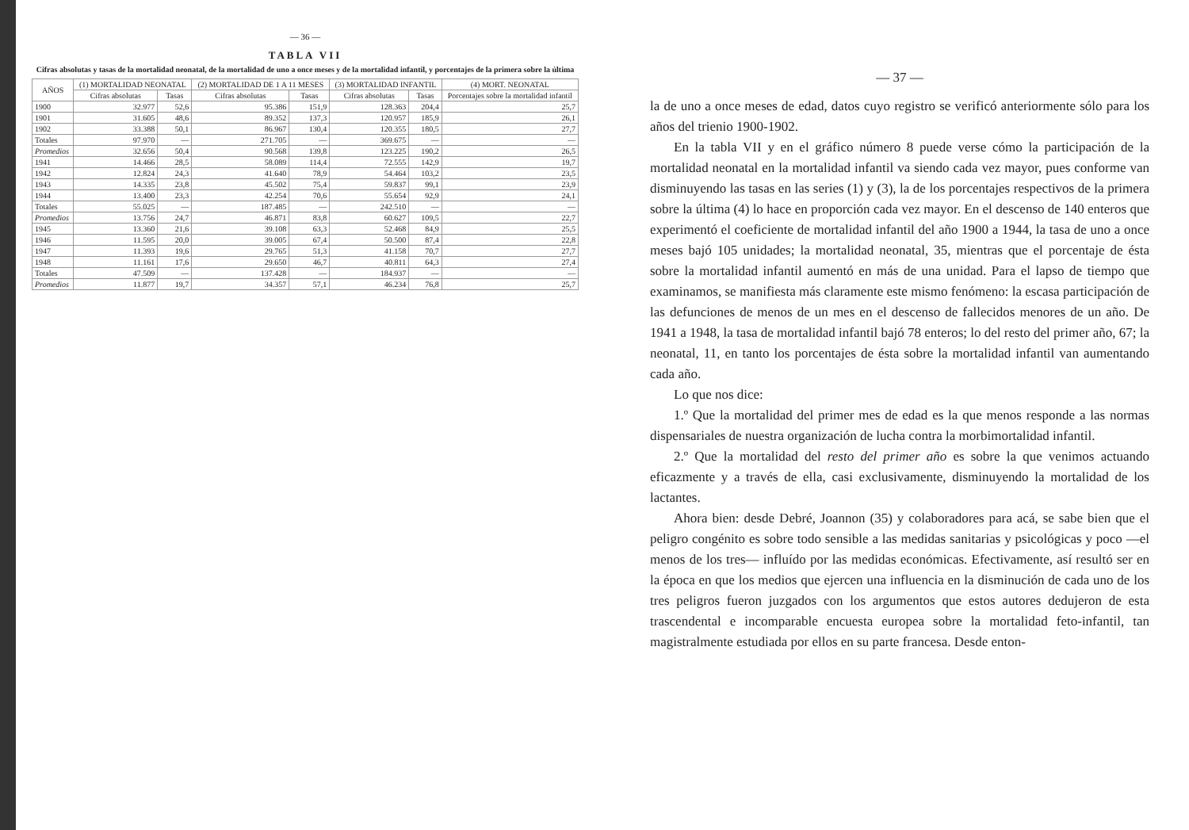— 36 —
TABLA VII
Cifras absolutas y tasas de la mortalidad neonatal, de la mortalidad de uno a once meses y de la mortalidad infantil, y porcentajes de la primera sobre la última
| AÑOS | (1) MORTALIDAD NEONATAL | | (2) MORTALIDAD DE 1 A 11 MESES | | (3) MORTALIDAD INFANTIL | | (4) MORT. NEONATAL |
| --- | --- | --- | --- | --- | --- | --- | --- |
| | Cifras absolutas | Tasas | Cifras absolutas | Tasas | Cifras absolutas | Tasas | Porcentajes sobre la mortalidad infantil |
| 1900 | 32.977 | 52,6 | 95.386 | 151,9 | 128.363 | 204,4 | 25,7 |
| 1901 | 31.605 | 48,6 | 89.352 | 137,3 | 120.957 | 185,9 | 26,1 |
| 1902 | 33.388 | 50,1 | 86.967 | 130,4 | 120.355 | 180,5 | 27,7 |
| Totales | 97.970 | — | 271.705 | — | 369.675 | — | — |
| Promedios | 32.656 | 50,4 | 90.568 | 139,8 | 123.225 | 190,2 | 26,5 |
| 1941 | 14.466 | 28,5 | 58.089 | 114,4 | 72.555 | 142,9 | 19,7 |
| 1942 | 12.824 | 24,3 | 41.640 | 78,9 | 54.464 | 103,2 | 23,5 |
| 1943 | 14.335 | 23,8 | 45.502 | 75,4 | 59.837 | 99,1 | 23,9 |
| 1944 | 13.400 | 23,3 | 42.254 | 70,6 | 55.654 | 92,9 | 24,1 |
| Totales | 55.025 | — | 187.485 | — | 242.510 | — | — |
| Promedios | 13.756 | 24,7 | 46.871 | 83,8 | 60.627 | 109,5 | 22,7 |
| 1945 | 13.360 | 21,6 | 39.108 | 63,3 | 52.468 | 84,9 | 25,5 |
| 1946 | 11.595 | 20,0 | 39.005 | 67,4 | 50.500 | 87,4 | 22,8 |
| 1947 | 11.393 | 19,6 | 29.765 | 51,3 | 41.158 | 70,7 | 27,7 |
| 1948 | 11.161 | 17,6 | 29.650 | 46,7 | 40.811 | 64,3 | 27,4 |
| Totales | 47.509 | — | 137.428 | — | 184.937 | — | — |
| Promedios | 11.877 | 19,7 | 34.357 | 57,1 | 46.234 | 76,8 | 25,7 |
— 37 —
la de uno a once meses de edad, datos cuyo registro se verificó anteriormente sólo para los años del trienio 1900-1902.
En la tabla VII y en el gráfico número 8 puede verse cómo la participación de la mortalidad neonatal en la mortalidad infantil va siendo cada vez mayor, pues conforme van disminuyendo las tasas en las series (1) y (3), la de los porcentajes respectivos de la primera sobre la última (4) lo hace en proporción cada vez mayor. En el descenso de 140 enteros que experimentó el coeficiente de mortalidad infantil del año 1900 a 1944, la tasa de uno a once meses bajó 105 unidades; la mortalidad neonatal, 35, mientras que el porcentaje de ésta sobre la mortalidad infantil aumentó en más de una unidad. Para el lapso de tiempo que examinamos, se manifiesta más claramente este mismo fenómeno: la escasa participación de las defunciones de menos de un mes en el descenso de fallecidos menores de un año. De 1941 a 1948, la tasa de mortalidad infantil bajó 78 enteros; lo del resto del primer año, 67; la neonatal, 11, en tanto los porcentajes de ésta sobre la mortalidad infantil van aumentando cada año.
Lo que nos dice:
1.º Que la mortalidad del primer mes de edad es la que menos responde a las normas dispensariales de nuestra organización de lucha contra la morbimortalidad infantil.
2.º Que la mortalidad del resto del primer año es sobre la que venimos actuando eficazmente y a través de ella, casi exclusivamente, disminuyendo la mortalidad de los lactantes.
Ahora bien: desde Debré, Joannon (35) y colaboradores para acá, se sabe bien que el peligro congénito es sobre todo sensible a las medidas sanitarias y psicológicas y poco —el menos de los tres— influído por las medidas económicas. Efectivamente, así resultó ser en la época en que los medios que ejercen una influencia en la disminución de cada uno de los tres peligros fueron juzgados con los argumentos que estos autores dedujeron de esta trascendental e incomparable encuesta europea sobre la mortalidad feto-infantil, tan magistralmente estudiada por ellos en su parte francesa. Desde enton-